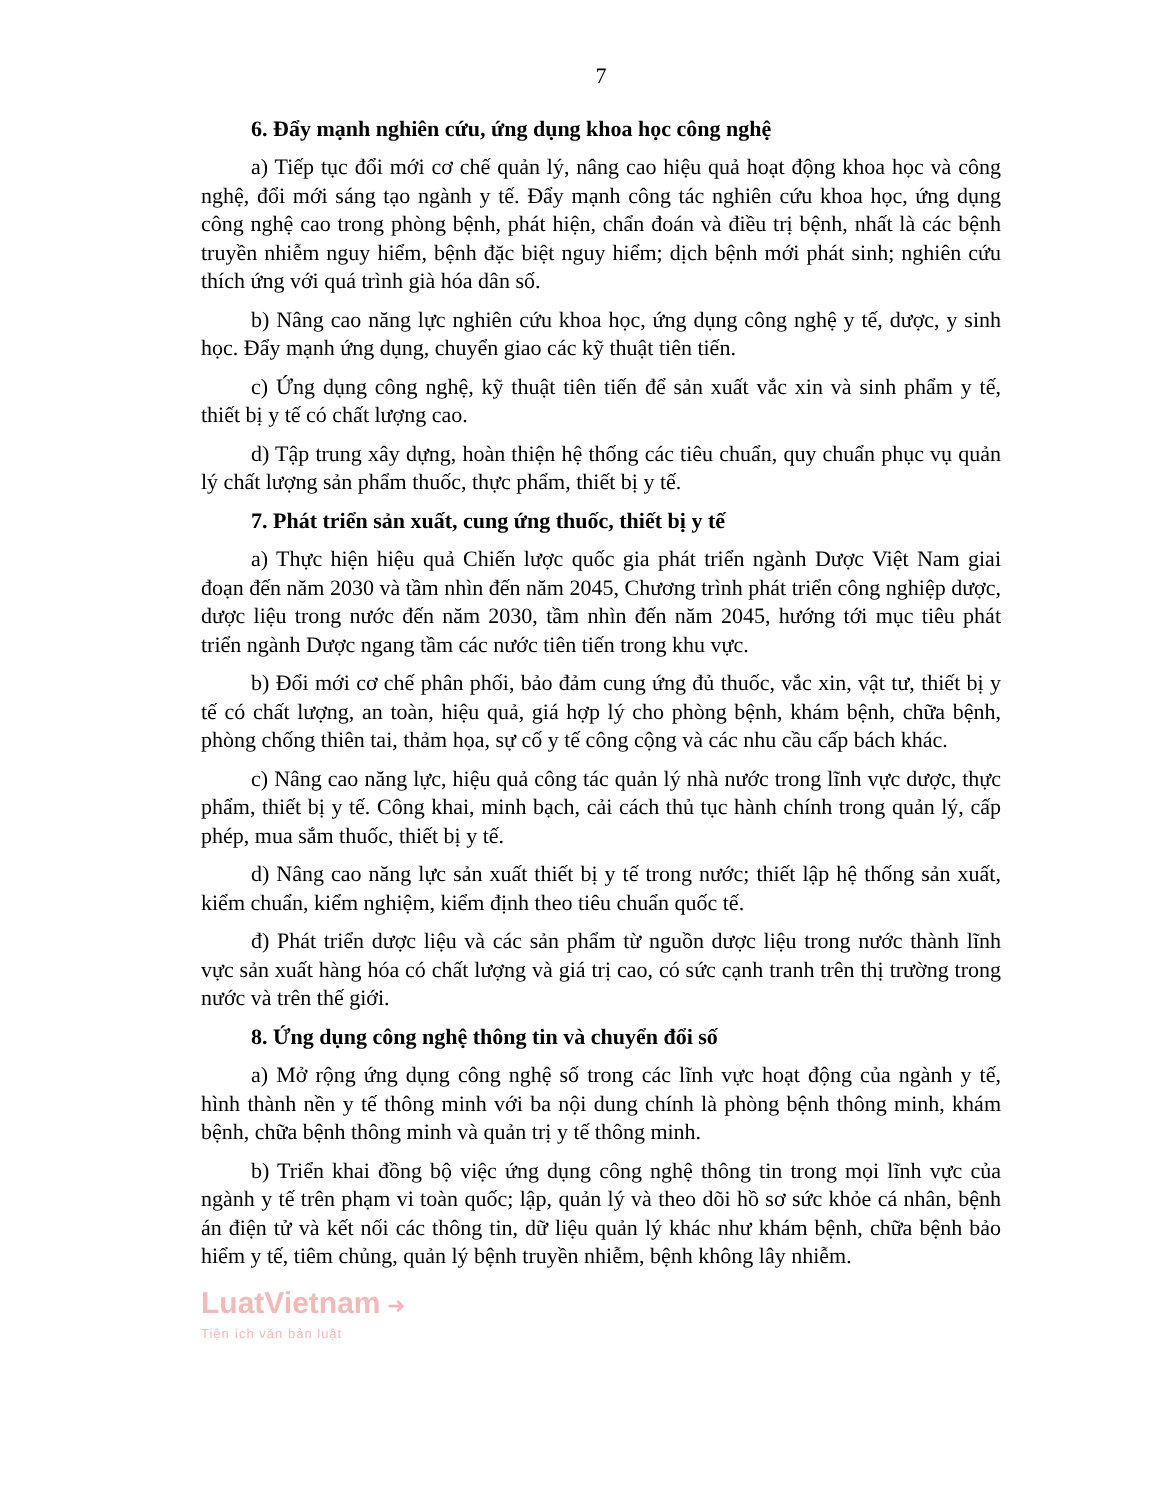7
6. Đẩy mạnh nghiên cứu, ứng dụng khoa học công nghệ
a) Tiếp tục đổi mới cơ chế quản lý, nâng cao hiệu quả hoạt động khoa học và công nghệ, đổi mới sáng tạo ngành y tế. Đẩy mạnh công tác nghiên cứu khoa học, ứng dụng công nghệ cao trong phòng bệnh, phát hiện, chẩn đoán và điều trị bệnh, nhất là các bệnh truyền nhiễm nguy hiểm, bệnh đặc biệt nguy hiểm; dịch bệnh mới phát sinh; nghiên cứu thích ứng với quá trình già hóa dân số.
b) Nâng cao năng lực nghiên cứu khoa học, ứng dụng công nghệ y tế, dược, y sinh học. Đẩy mạnh ứng dụng, chuyển giao các kỹ thuật tiên tiến.
c) Ứng dụng công nghệ, kỹ thuật tiên tiến để sản xuất vắc xin và sinh phẩm y tế, thiết bị y tế có chất lượng cao.
d) Tập trung xây dựng, hoàn thiện hệ thống các tiêu chuẩn, quy chuẩn phục vụ quản lý chất lượng sản phẩm thuốc, thực phẩm, thiết bị y tế.
7. Phát triển sản xuất, cung ứng thuốc, thiết bị y tế
a) Thực hiện hiệu quả Chiến lược quốc gia phát triển ngành Dược Việt Nam giai đoạn đến năm 2030 và tầm nhìn đến năm 2045, Chương trình phát triển công nghiệp dược, dược liệu trong nước đến năm 2030, tầm nhìn đến năm 2045, hướng tới mục tiêu phát triển ngành Dược ngang tầm các nước tiên tiến trong khu vực.
b) Đổi mới cơ chế phân phối, bảo đảm cung ứng đủ thuốc, vắc xin, vật tư, thiết bị y tế có chất lượng, an toàn, hiệu quả, giá hợp lý cho phòng bệnh, khám bệnh, chữa bệnh, phòng chống thiên tai, thảm họa, sự cố y tế công cộng và các nhu cầu cấp bách khác.
c) Nâng cao năng lực, hiệu quả công tác quản lý nhà nước trong lĩnh vực dược, thực phẩm, thiết bị y tế. Công khai, minh bạch, cải cách thủ tục hành chính trong quản lý, cấp phép, mua sắm thuốc, thiết bị y tế.
d) Nâng cao năng lực sản xuất thiết bị y tế trong nước; thiết lập hệ thống sản xuất, kiểm chuẩn, kiểm nghiệm, kiểm định theo tiêu chuẩn quốc tế.
đ) Phát triển dược liệu và các sản phẩm từ nguồn dược liệu trong nước thành lĩnh vực sản xuất hàng hóa có chất lượng và giá trị cao, có sức cạnh tranh trên thị trường trong nước và trên thế giới.
8. Ứng dụng công nghệ thông tin và chuyển đổi số
a) Mở rộng ứng dụng công nghệ số trong các lĩnh vực hoạt động của ngành y tế, hình thành nền y tế thông minh với ba nội dung chính là phòng bệnh thông minh, khám bệnh, chữa bệnh thông minh và quản trị y tế thông minh.
b) Triển khai đồng bộ việc ứng dụng công nghệ thông tin trong mọi lĩnh vực của ngành y tế trên phạm vi toàn quốc; lập, quản lý và theo dõi hồ sơ sức khỏe cá nhân, bệnh án điện tử và kết nối các thông tin, dữ liệu quản lý khác như khám bệnh, chữa bệnh bảo hiểm y tế, tiêm chủng, quản lý bệnh truyền nhiễm, bệnh không lây nhiễm.
LuatVietnam ➜
Tiện ích văn bản luật